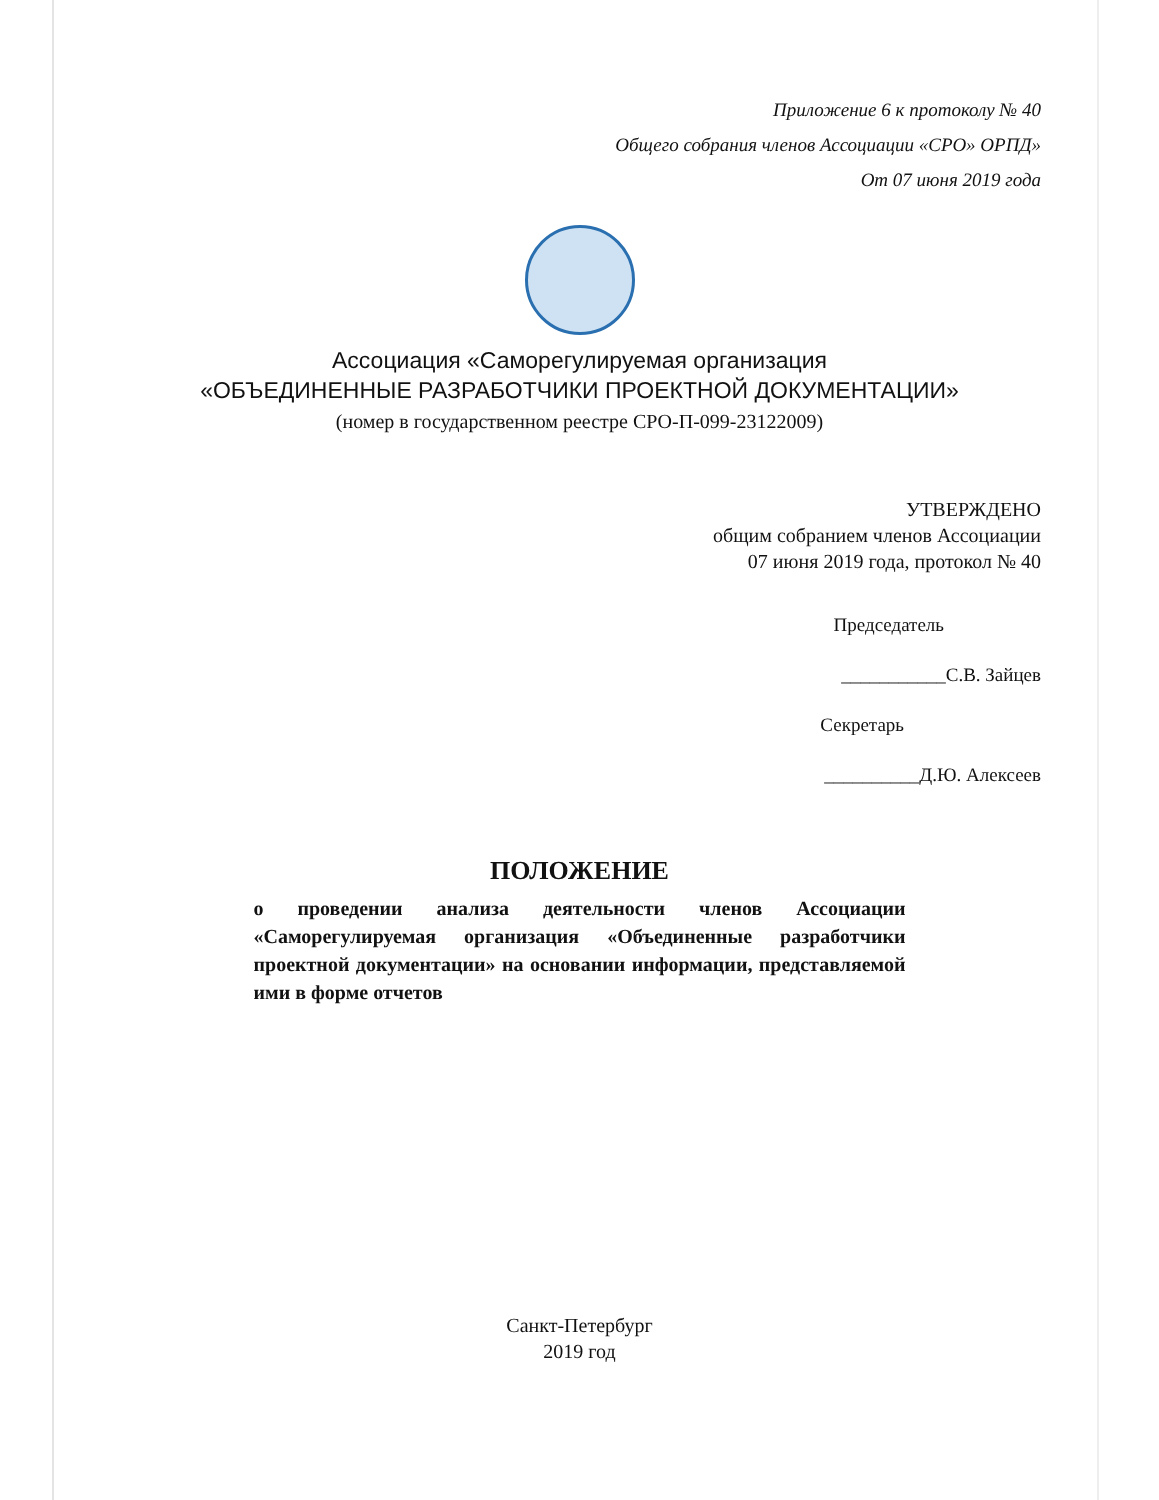Приложение 6 к протоколу № 40
Общего собрания членов Ассоциации «СРО» ОРПД»
От 07 июня 2019 года
Ассоциация «Саморегулируемая организация
«ОБЪЕДИНЕННЫЕ РАЗРАБОТЧИКИ ПРОЕКТНОЙ ДОКУМЕНТАЦИИ»
(номер в государственном реестре СРО-П-099-23122009)
УТВЕРЖДЕНО
общим собранием членов Ассоциации
07 июня 2019 года, протокол № 40
Председатель
___________С.В. Зайцев
Секретарь
__________Д.Ю. Алексеев
ПОЛОЖЕНИЕ
о проведении анализа деятельности членов Ассоциации «Саморегулируемая организация «Объединенные разработчики проектной документации» на основании информации, представляемой ими в форме отчетов
Санкт-Петербург
2019 год